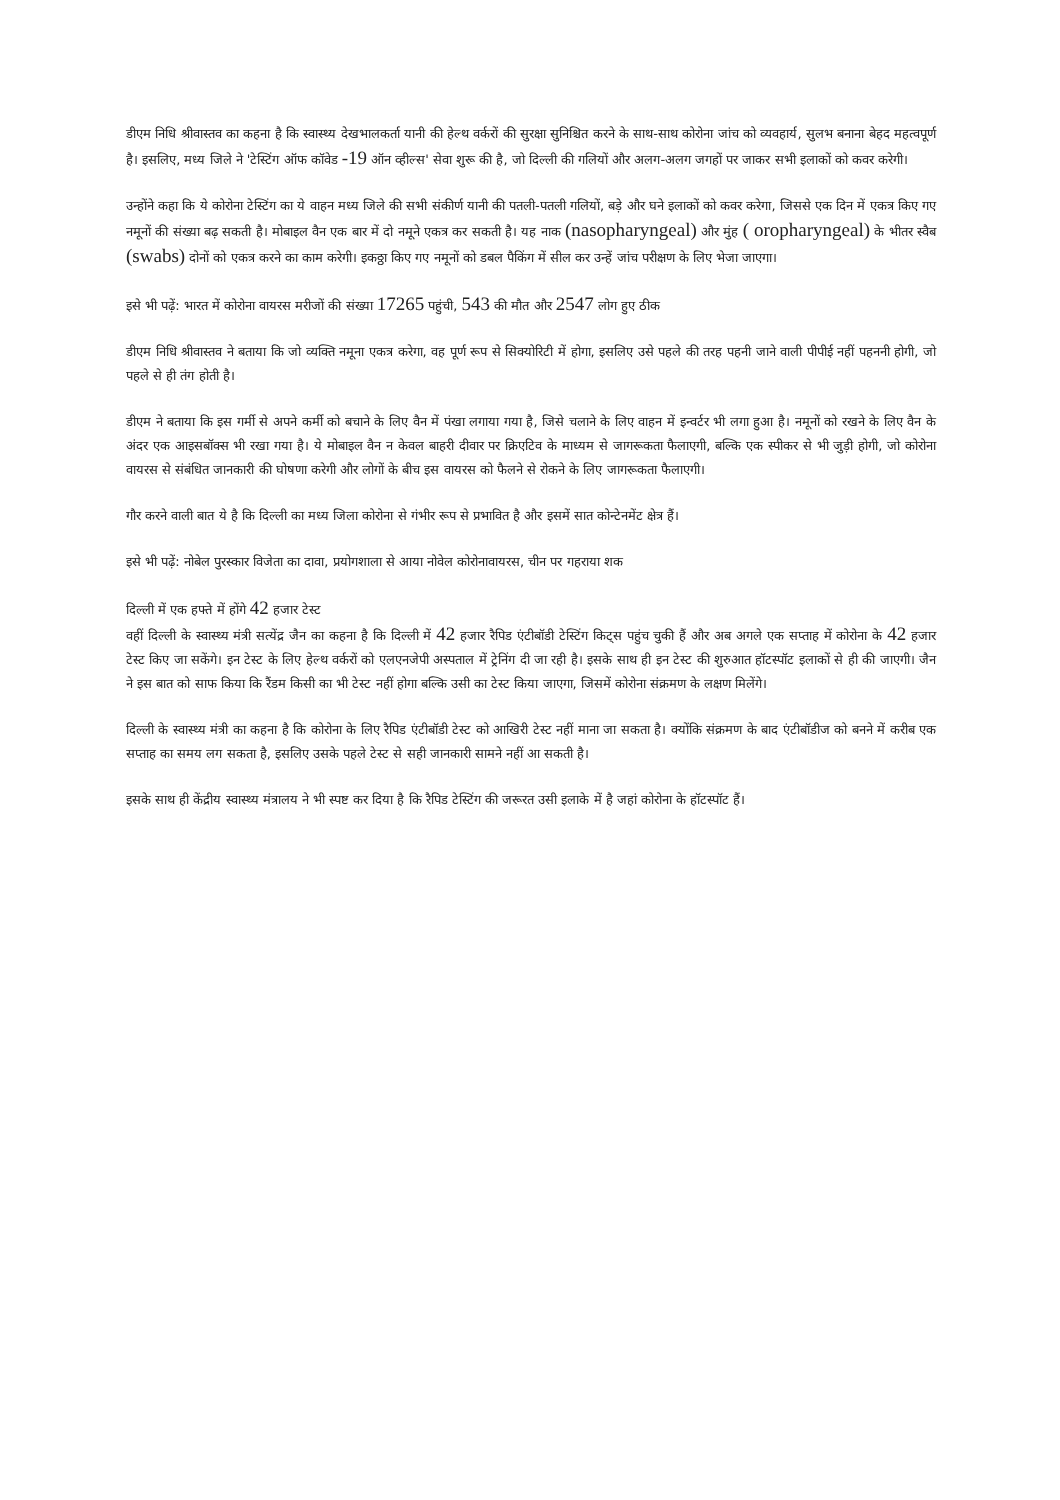डीएम निधि श्रीवास्तव का कहना है कि स्वास्थ्य देखभालकर्ता यानी की हेल्थ वर्करों की सुरक्षा सुनिश्चित करने के साथ-साथ कोरोना जांच को व्यवहार्य, सुलभ बनाना बेहद महत्वपूर्ण है। इसलिए, मध्य जिले ने 'टेस्टिंग ऑफ कॉवेड -19 ऑन व्हील्स' सेवा शुरू की है, जो दिल्ली की गलियों और अलग-अलग जगहों पर जाकर सभी इलाकों को कवर करेगी।
उन्होंने कहा कि ये कोरोना टेस्टिंग का ये वाहन मध्य जिले की सभी संकीर्ण यानी की पतली-पतली गलियों, बड़े और घने इलाकों को कवर करेगा, जिससे एक दिन में एकत्र किए गए नमूनों की संख्या बढ़ सकती है। मोबाइल वैन एक बार में दो नमूने एकत्र कर सकती है। यह नाक (nasopharyngeal) और मुंह ( oropharyngeal) के भीतर स्वैब (swabs) दोनों को एकत्र करने का काम करेगी। इकठ्ठा किए गए नमूनों को डबल पैकिंग में सील कर उन्हें जांच परीक्षण के लिए भेजा जाएगा।
इसे भी पढ़ें: भारत में कोरोना वायरस मरीजों की संख्या 17265 पहुंची, 543 की मौत और 2547 लोग हुए ठीक
डीएम निधि श्रीवास्तव ने बताया कि जो व्यक्ति नमूना एकत्र करेगा, वह पूर्ण रूप से सिक्योरिटी में होगा, इसलिए उसे पहले की तरह पहनी जाने वाली पीपीई नहीं पहननी होगी, जो पहले से ही तंग होती है।
डीएम ने बताया कि इस गर्मी से अपने कर्मी को बचाने के लिए वैन में पंखा लगाया गया है, जिसे चलाने के लिए वाहन में इन्वर्टर भी लगा हुआ है। नमूनों को रखने के लिए वैन के अंदर एक आइसबॉक्स भी रखा गया है। ये मोबाइल वैन न केवल बाहरी दीवार पर क्रिएटिव के माध्यम से जागरूकता फैलाएगी, बल्कि एक स्पीकर से भी जुड़ी होगी, जो कोरोना वायरस से संबंधित जानकारी की घोषणा करेगी और लोगों के बीच इस वायरस को फैलने से रोकने के लिए जागरूकता फैलाएगी।
गौर करने वाली बात ये है कि दिल्ली का मध्य जिला कोरोना से गंभीर रूप से प्रभावित है और इसमें सात कोन्टेनमेंट क्षेत्र हैं।
इसे भी पढ़ें: नोबेल पुरस्कार विजेता का दावा, प्रयोगशाला से आया नोवेल कोरोनावायरस, चीन पर गहराया शक
दिल्ली में एक हफ्ते में होंगे 42 हजार टेस्ट
वहीं दिल्ली के स्वास्थ्य मंत्री सत्येंद्र जैन का कहना है कि दिल्ली में 42 हजार रैपिड एंटीबॉडी टेस्टिंग किट्स पहुंच चुकी हैं और अब अगले एक सप्ताह में कोरोना के 42 हजार टेस्ट किए जा सकेंगे। इन टेस्ट के लिए हेल्थ वर्करों को एलएनजेपी अस्पताल में ट्रेनिंग दी जा रही है। इसके साथ ही इन टेस्ट की शुरुआत हॉटस्पॉट इलाकों से ही की जाएगी। जैन ने इस बात को साफ किया कि रैंडम किसी का भी टेस्ट नहीं होगा बल्कि उसी का टेस्ट किया जाएगा, जिसमें कोरोना संक्रमण के लक्षण मिलेंगे।
दिल्ली के स्वास्थ्य मंत्री का कहना है कि कोरोना के लिए रैपिड एंटीबॉडी टेस्ट को आखिरी टेस्ट नहीं माना जा सकता है। क्योंकि संक्रमण के बाद एंटीबॉडीज को बनने में करीब एक सप्ताह का समय लग सकता है, इसलिए उसके पहले टेस्ट से सही जानकारी सामने नहीं आ सकती है।
इसके साथ ही केंद्रीय स्वास्थ्य मंत्रालय ने भी स्पष्ट कर दिया है कि रैपिड टेस्टिंग की जरूरत उसी इलाके में है जहां कोरोना के हॉटस्पॉट हैं।